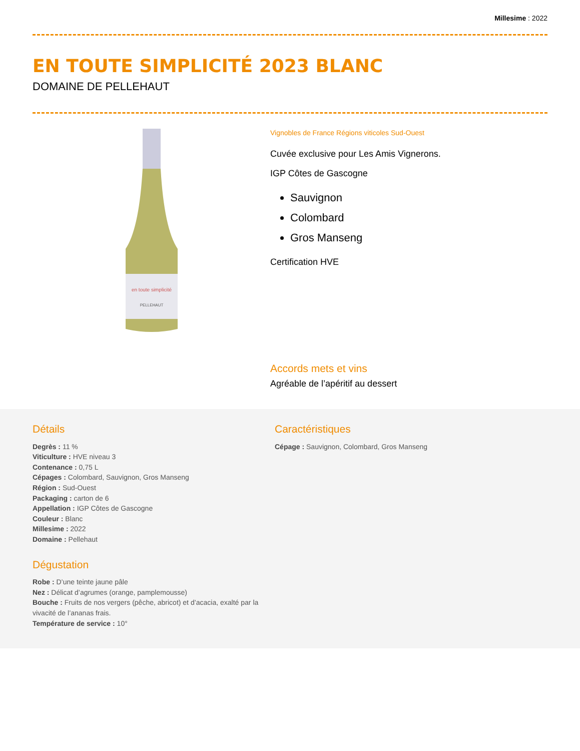Millesime : 2022
EN TOUTE SIMPLICITÉ 2023 BLANC
DOMAINE DE PELLEHAUT
en toute simplicité
PELLEHAUT
Vignobles de France Régions viticoles Sud-Ouest
Cuvée exclusive pour Les Amis Vignerons.
IGP Côtes de Gascogne
Sauvignon
Colombard
Gros Manseng
Certification HVE
Accords mets et vins
Agréable de l’apéritif au dessert
Détails
Degrès : 11 %
Viticulture : HVE niveau 3
Contenance : 0,75 L
Cépages : Colombard, Sauvignon, Gros Manseng
Région : Sud-Ouest
Packaging : carton de 6
Appellation : IGP Côtes de Gascogne
Couleur : Blanc
Millesime : 2022
Domaine : Pellehaut
Dégustation
Robe : D’une teinte jaune pâle
Nez : Délicat d’agrumes (orange, pamplemousse)
Bouche : Fruits de nos vergers (pêche, abricot) et d’acacia, exalté par la vivacité de l’ananas frais.
Température de service : 10°
Caractéristiques
Cépage : Sauvignon, Colombard, Gros Manseng